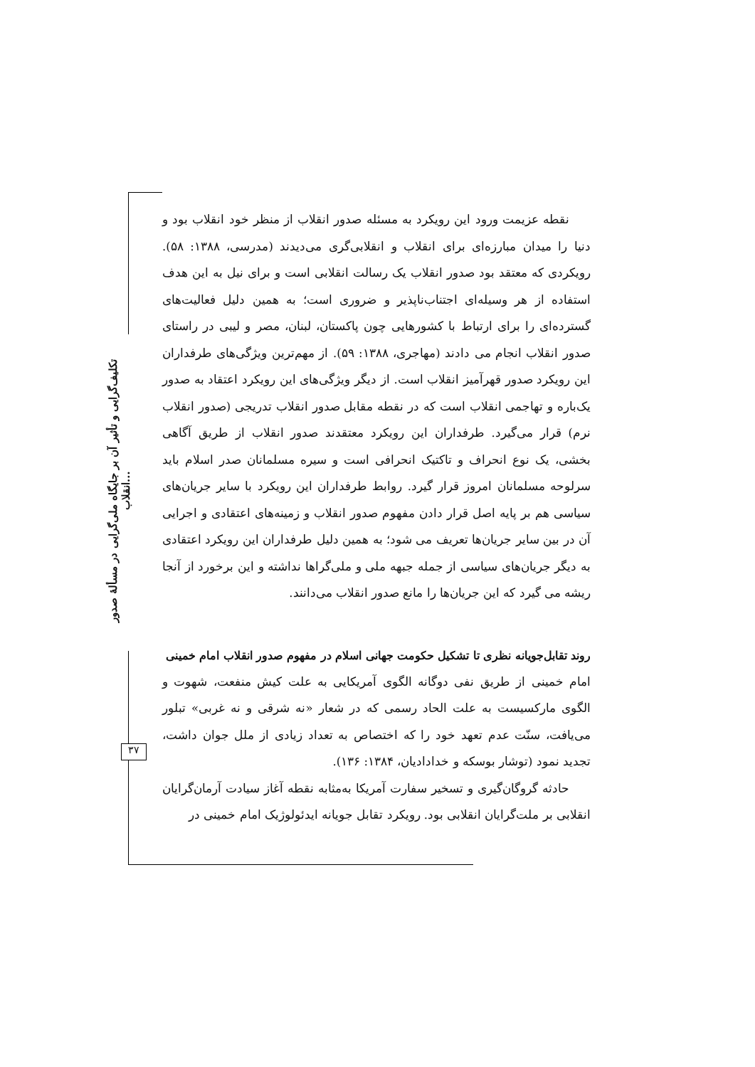تکلیف‌گرایی و تأثیر آن بر جایگاه ملی‌گرایی در مسألهٔ صدور انقلاب...
۳۷
نقطه عزیمت ورود این رویکرد به مسئله صدور انقلاب از منظر خود انقلاب بود و دنیا را میدان مبارزه‌ای برای انقلاب و انقلابی‌گری می‌دیدند (مدرسی، ۱۳۸۸: ۵۸). رویکردی که معتقد بود صدور انقلاب یک رسالت انقلابی است و برای نیل به این هدف استفاده از هر وسیله‌ای اجتناب‌ناپذیر و ضروری است؛ به همین دلیل فعالیت‌های گسترده‌ای را برای ارتباط با کشورهایی چون پاکستان، لبنان، مصر و لیبی در راستای صدور انقلاب انجام می دادند (مهاجری، ۱۳۸۸: ۵۹). از مهم‌ترین ویژگی‌های طرفداران این رویکرد صدور قهرآمیز انقلاب است. از دیگر ویژگی‌های این رویکرد اعتقاد به صدور یک‌باره و تهاجمی انقلاب است که در نقطه مقابل صدور انقلاب تدریجی (صدور انقلاب نرم) قرار می‌گیرد. طرفداران این رویکرد معتقدند صدور انقلاب از طریق آگاهی بخشی، یک نوع انحراف و تاکتیک انحرافی است و سیره مسلمانان صدر اسلام باید سرلوحه مسلمانان امروز قرار گیرد. روابط طرفداران این رویکرد با سایر جریان‌های سیاسی هم بر پایه اصل قرار دادن مفهوم صدور انقلاب و زمینه‌های اعتقادی و اجرایی آن در بین سایر جریان‌ها تعریف می شود؛ به همین دلیل طرفداران این رویکرد اعتقادی به دیگر جریان‌های سیاسی از جمله جبهه ملی و ملی‌گراها نداشته و این برخورد از آنجا ریشه می گیرد که این جریان‌ها را مانع صدور انقلاب می‌دانند.
روند تقابل‌جویانه نظری تا تشکیل حکومت جهانی اسلام در مفهوم صدور انقلاب امام خمینی
امام خمینی از طریق نفی دوگانه الگوی آمریکایی به علت کیش منفعت، شهوت و الگوی مارکسیست به علت الحاد رسمی که در شعار «نه شرقی و نه غربی» تبلور می‌یافت، سنّت عدم تعهد خود را که اختصاص به تعداد زیادی از ملل جوان داشت، تجدید نمود (توشار بوسکه و خداداديان، ۱۳۸۴: ۱۳۶).
حادثه گروگان‌گیری و تسخیر سفارت آمریکا به‌مثابه نقطه آغاز سیادت آرمان‌گرایان انقلابی بر ملت‌گرایان انقلابی بود. رویکرد تقابل جویانه ایدئولوژیک امام خمینی در